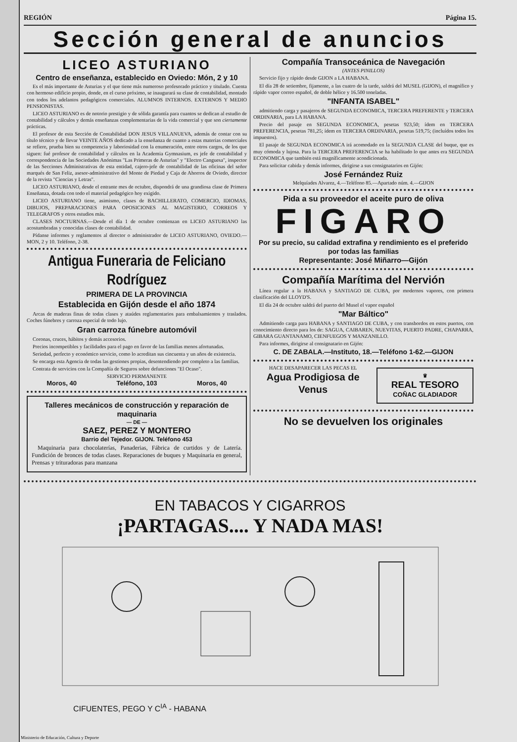REGIÓN Página 15.
Sección general de anuncios
LICEO ASTURIANO
Centro de enseñanza, establecido en Oviedo: Món, 2 y 10
Es el más importante de Asturias y el que tiene más numeroso profesorado práctico y titulado. Cuenta con hermoso edificio propio, donde, en el curso próximo, se inaugurará su clase de contabilidad, montado con todos los adelantos pedagógicos comerciales. ALUMNOS INTERNOS. EXTERNOS Y MEDIO PENSIONISTAS.
LICEO ASTURIANO es de notorio prestigio y de sólida garantía para cuantos se dedican al estudio de contabilidad y cálculos y demás enseñanzas complementarias de la vida comercial y que son ciertamente prácticas.
El profesor de esta Sección de Contabilidad DON JESUS VILLANUEVA, además de contar con su título técnico y de llevar VEINTE AÑOS dedicado a la enseñanza de cuanto a estas materias comerciales se refiere, prueba bien su competencia y laboriosidad con la enumeración, entre otros cargos, de los que siguen: fué profesor de contabilidad y cálculos en la Academia Gymnasium, es jefe de contabilidad y correspondencia de las Sociedades Anónimas "Las Primeras de Asturias" y "Electro Canguesa", inspector de las Secciones Administrativas de esta entidad, cajero-jefe de contabilidad de las oficinas del señor marqués de San Feliz, asesor-administrativo del Monte de Piedad y Caja de Ahorros de Oviedo, director de la revista "Ciencias y Letras".
LICEO ASTURIANO, desde el entrante mes de octubre, dispondrá de una grandiosa clase de Primera Enseñanza, dotada con todo el material pedagógico hoy exigido.
LICEO ASTURIANO tiene, asimismo, clases de BACHILLERATO, COMERCIO, IDIOMAS, DIBUJOS, PREPARACIONES PARA OPOSICIONES AL MAGISTERIO, CORREOS Y TELEGRAFOS y otros estudios más.
CLASES NOCTURNAS.—Desde el día 1 de octubre comienzan en LICEO ASTURIANO las acostumbradas y conocidas clases de contabilidad.
Pídanse informes y reglamentos al director o administrador de LICEO ASTURIANO, OVIEDO.—MON, 2 y 10. Teléfono, 2-38.
Antigua Funeraria de Feliciano Rodríguez
PRIMERA DE LA PROVINCIA
Establecida en Gijón desde el año 1874
Arcas de maderas finas de todas clases y ataúdes reglamentarios para embalsamientos y traslados. Coches fúnebres y carroza especial de todo lujo.
Gran carroza fúnebre automóvil
Coronas, cruces, hábitos y demás accesorios.
Precios incompetibles y facilidades para el pago en favor de las familias menos afortunadas.
Seriedad, perfecto y económico servicio, como lo acreditan sus cincuenta y un años de existencia.
Se encarga esta Agencia de todas las gestiones propias, desentendiendo por completo a las familias.
Contrata de servicios con la Compañía de Seguros sobre defunciones "El Ocaso".
SERVICIO PERMANENTE
Moros, 40 Teléfono, 103 Moros, 40
Talleres mecánicos de construcción y reparación de maquinaria
— DE —
SAEZ, PEREZ Y MONTERO
Barrio del Tejedor. GIJON. Teléfono 453
Maquinaria para chocolaterías, Panaderias, Fábrica de curtidos y de Latería. Fundición de bronces de todas clases. Reparaciones de buques y Maquinaria en general, Prensas y trituradoras para manzana
Compañía Transoceánica de Navegación
(ANTES PINILLOS)
Servicio fijo y rápido desde GIJON a LA HABANA.
El día 28 de setiembre, fijamente, a las cuatro de la tarde, saldrá del MUSEL (GIJON), el magnífico y rápido vapor correo español, de doble hélice y 16.500 toneladas.
"INFANTA ISABEL"
admitiendo carga y pasajeros de SEGUNDA ECONOMICA, TERCERA PREFERENTE y TERCERA ORDINARIA, para LA HABANA.
Precio del pasaje en SEGUNDA ECONOMICA, pesetas 923,50; ídem en TERCERA PREFERENCIA, pesetas 781,25; ídem en TERCERA ORDINARIA, pesetas 519,75; (incluídos todos los impuestos).
El pasaje de SEGUNDA ECONOMICA irá acomodado en la SEGUNDA CLASE del buque, que es muy cómoda y lujosa. Para la TERCERA PREFERENCIA se ha habilitado lo que antes era SEGUNDA ECONOMICA que también está magníficamente acondicionada.
Para solicitar cabida y demás informes, dirigirse a sus consignatarios en Gijón:
José Fernández Ruiz
Melquíades Alvarez, 4.—Teléfono 85.—Apartado núm. 4.—GIJON
Pida a su proveedor el aceite puro de oliva
FIGARO
Por su precio, su calidad extrafina y rendimiento es el preferido por todas las familias
Representante: José Miñarro—Gijón
Compañía Marítima del Nervión
Línea regular a la HABANA y SANTIAGO DE CUBA, por modernos vapores, con primera clasificación del LLOYD'S.
El día 24 de octubre saldrá del puerto del Musel el vapor español
"Mar Báltico"
Admitiendo carga para HABANA y SANTIAGO DE CUBA, y con transbordos en estos puertos, con conocimiento directo para los de: SAGUA, CAIBAREN, NUEVITAS, PUERTO PADRE, CHAPARRA, GIBARA GUANTANAMO, CIENFUEGOS Y MANZANILLO.
Para informes, dirigirse al consignatario en Gijón:
C. DE ZABALA.—Instituto, 18.—Teléfono 1-62.—GIJON
HACE DESAPARECER LAS PECAS EL
Agua Prodigiosa de Venus
♛
REAL TESORO
COÑAC GLADIADOR
No se devuelven los originales
EN TABACOS Y CIGARROS
¡PARTAGAS.... Y NADA MAS!
CIFUENTES, PEGO Y C<sup>IA</sup> - HABANA
Ministerio de Educación, Cultura y Deporte